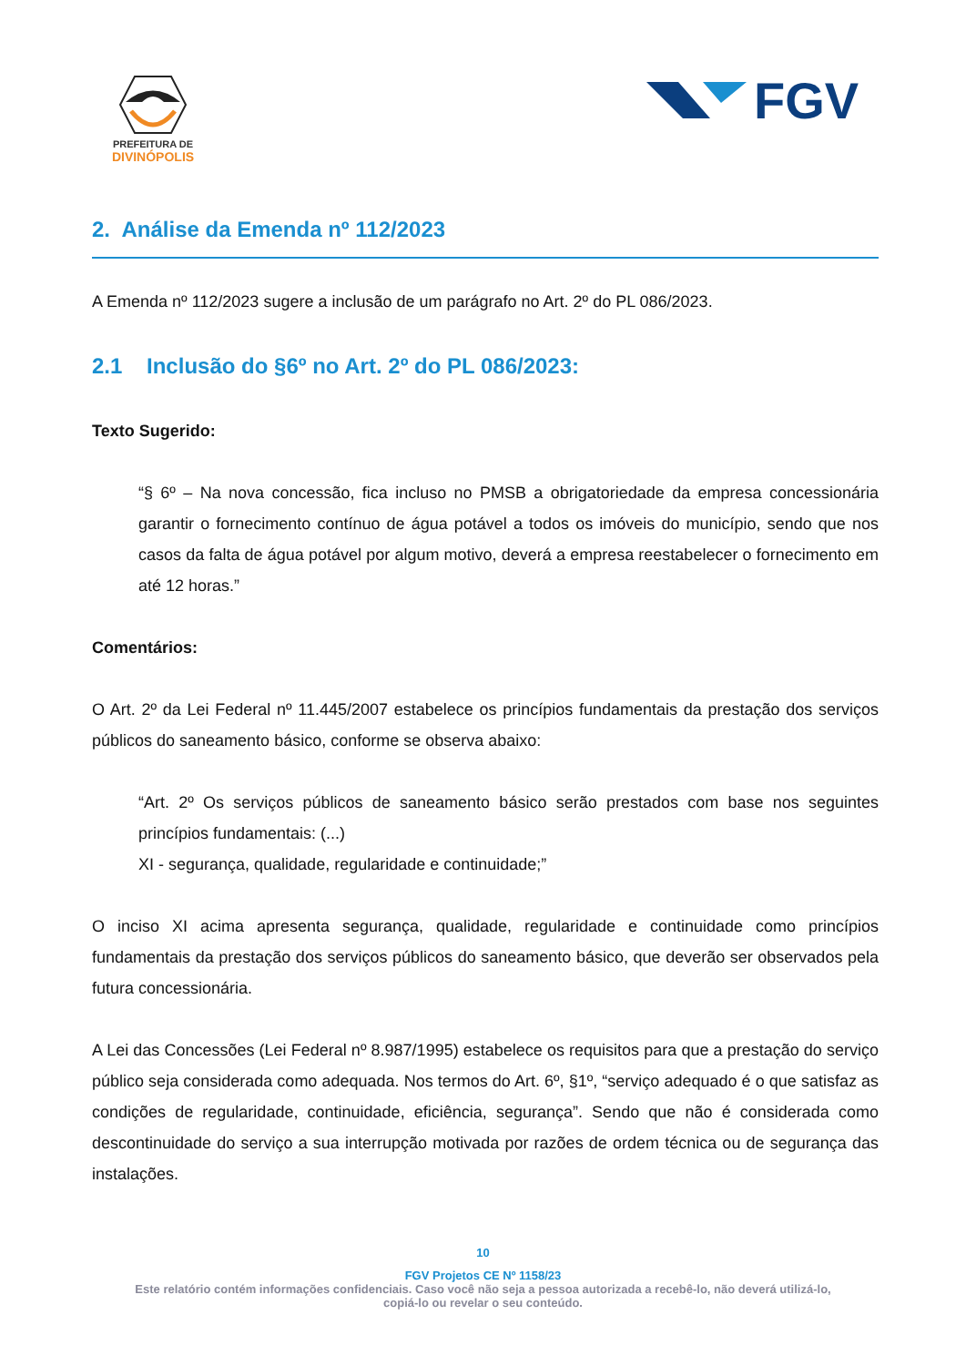PREFEITURA DE
DIVINÓPOLIS
FGV
2. Análise da Emenda nº 112/2023
A Emenda nº 112/2023 sugere a inclusão de um parágrafo no Art. 2º do PL 086/2023.
2.1 Inclusão do §6º no Art. 2º do PL 086/2023:
Texto Sugerido:
“§ 6º – Na nova concessão, fica incluso no PMSB a obrigatoriedade da empresa concessionária garantir o fornecimento contínuo de água potável a todos os imóveis do município, sendo que nos casos da falta de água potável por algum motivo, deverá a empresa reestabelecer o fornecimento em até 12 horas.”
Comentários:
O Art. 2º da Lei Federal nº 11.445/2007 estabelece os princípios fundamentais da prestação dos serviços públicos do saneamento básico, conforme se observa abaixo:
“Art. 2º Os serviços públicos de saneamento básico serão prestados com base nos seguintes princípios fundamentais: (...)
XI - segurança, qualidade, regularidade e continuidade;”
O inciso XI acima apresenta segurança, qualidade, regularidade e continuidade como princípios fundamentais da prestação dos serviços públicos do saneamento básico, que deverão ser observados pela futura concessionária.
A Lei das Concessões (Lei Federal nº 8.987/1995) estabelece os requisitos para que a prestação do serviço público seja considerada como adequada. Nos termos do Art. 6º, §1º, “serviço adequado é o que satisfaz as condições de regularidade, continuidade, eficiência, segurança”. Sendo que não é considerada como descontinuidade do serviço a sua interrupção motivada por razões de ordem técnica ou de segurança das instalações.
10
FGV Projetos CE Nº 1158/23
Este relatório contém informações confidenciais. Caso você não seja a pessoa autorizada a recebê-lo, não deverá utilizá-lo,
copiá-lo ou revelar o seu conteúdo.